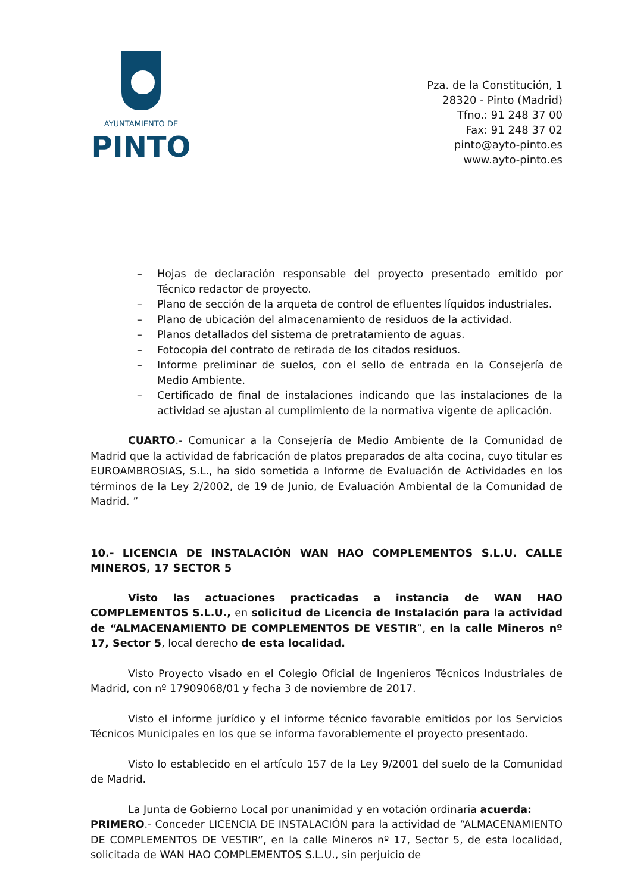AYUNTAMIENTO DE
PINTO
Pza. de la Constitución, 1
28320 - Pinto (Madrid)
Tfno.: 91 248 37 00
Fax: 91 248 37 02
pinto@ayto-pinto.es
www.ayto-pinto.es
– Hojas de declaración responsable del proyecto presentado emitido por Técnico redactor de proyecto.
– Plano de sección de la arqueta de control de efluentes líquidos industriales.
– Plano de ubicación del almacenamiento de residuos de la actividad.
– Planos detallados del sistema de pretratamiento de aguas.
– Fotocopia del contrato de retirada de los citados residuos.
– Informe preliminar de suelos, con el sello de entrada en la Consejería de Medio Ambiente.
– Certificado de final de instalaciones indicando que las instalaciones de la actividad se ajustan al cumplimiento de la normativa vigente de aplicación.
CUARTO.- Comunicar a la Consejería de Medio Ambiente de la Comunidad de Madrid que la actividad de fabricación de platos preparados de alta cocina, cuyo titular es EUROAMBROSIAS, S.L., ha sido sometida a Informe de Evaluación de Actividades en los términos de la Ley 2/2002, de 19 de Junio, de Evaluación Ambiental de la Comunidad de Madrid. ”
10.- LICENCIA DE INSTALACIÓN WAN HAO COMPLEMENTOS S.L.U. CALLE MINEROS, 17 SECTOR 5
Visto las actuaciones practicadas a instancia de WAN HAO COMPLEMENTOS S.L.U., en solicitud de Licencia de Instalación para la actividad de “ALMACENAMIENTO DE COMPLEMENTOS DE VESTIR”, en la calle Mineros nº 17, Sector 5, local derecho de esta localidad.
Visto Proyecto visado en el Colegio Oficial de Ingenieros Técnicos Industriales de Madrid, con nº 17909068/01 y fecha 3 de noviembre de 2017.
Visto el informe jurídico y el informe técnico favorable emitidos por los Servicios Técnicos Municipales en los que se informa favorablemente el proyecto presentado.
Visto lo establecido en el artículo 157 de la Ley 9/2001 del suelo de la Comunidad de Madrid.
La Junta de Gobierno Local por unanimidad y en votación ordinaria acuerda:
PRIMERO.- Conceder LICENCIA DE INSTALACIÓN para la actividad de “ALMACENAMIENTO DE COMPLEMENTOS DE VESTIR”, en la calle Mineros nº 17, Sector 5, de esta localidad, solicitada de WAN HAO COMPLEMENTOS S.L.U., sin perjuicio de